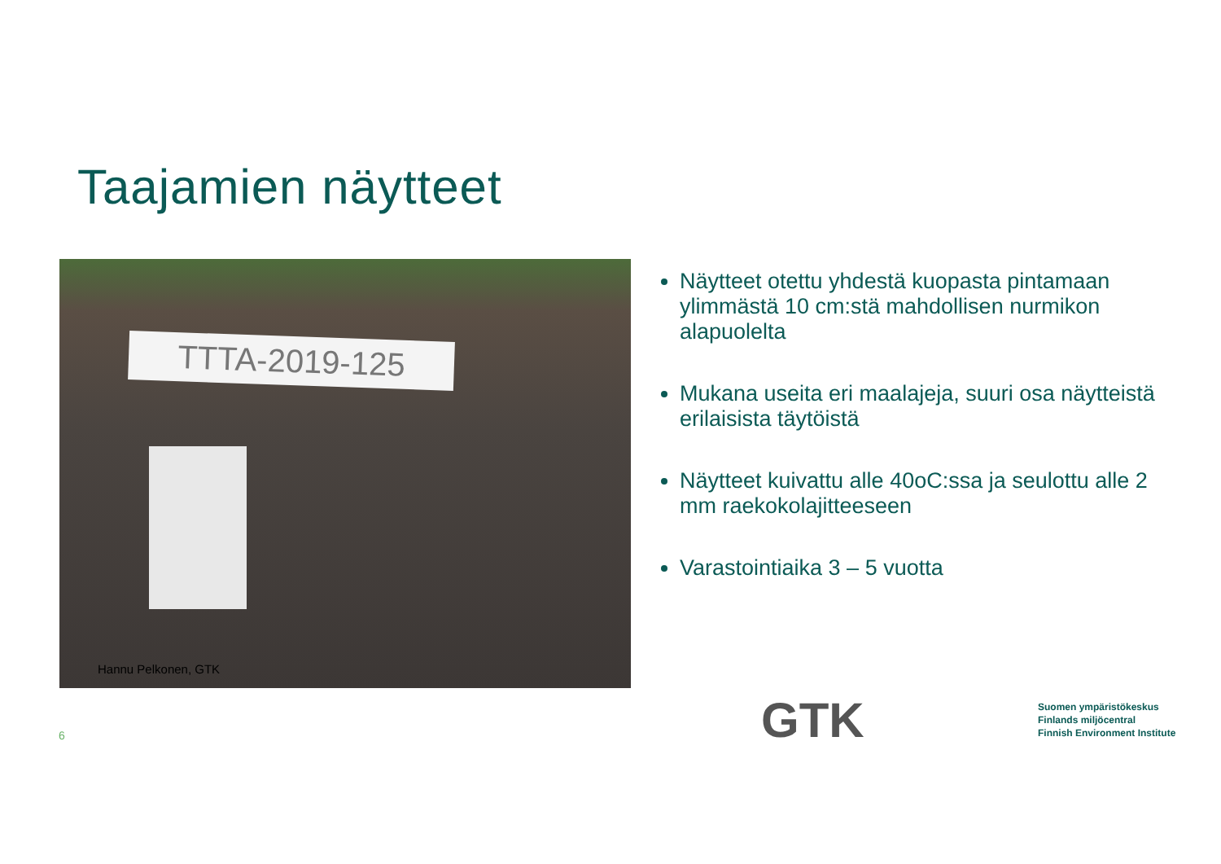Taajamien näytteet
TTTA-2019-125
Hannu Pelkonen, GTK
Näytteet otettu yhdestä kuopasta pintamaan ylimmästä 10 cm:stä mahdollisen nurmikon alapuolelta
Mukana useita eri maalajeja, suuri osa näytteistä erilaisista täytöistä
Näytteet kuivattu alle 40oC:ssa ja seulottu alle 2 mm raekokolajitteeseen
Varastointiaika 3 – 5 vuotta
6 GTK
Suomen ympäristökeskus
Finlands miljöcentral
Finnish Environment Institute